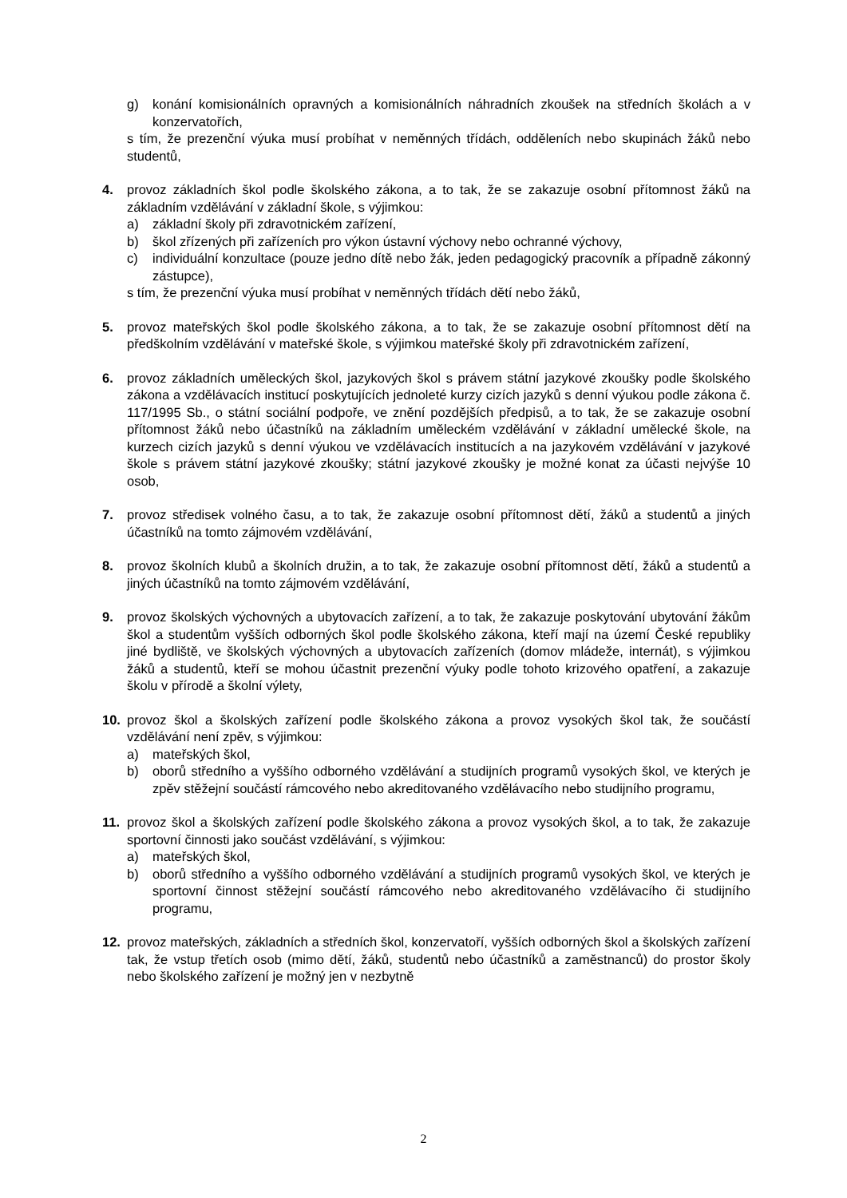g) konání komisionálních opravných a komisionálních náhradních zkoušek na středních školách a v konzervatořích,
s tím, že prezenční výuka musí probíhat v neměnných třídách, odděleních nebo skupinách žáků nebo studentů,
4. provoz základních škol podle školského zákona, a to tak, že se zakazuje osobní přítomnost žáků na základním vzdělávání v základní škole, s výjimkou:
a) základní školy při zdravotnickém zařízení,
b) škol zřízených při zařízeních pro výkon ústavní výchovy nebo ochranné výchovy,
c) individuální konzultace (pouze jedno dítě nebo žák, jeden pedagogický pracovník a případně zákonný zástupce),
s tím, že prezenční výuka musí probíhat v neměnných třídách dětí nebo žáků,
5. provoz mateřských škol podle školského zákona, a to tak, že se zakazuje osobní přítomnost dětí na předškolním vzdělávání v mateřské škole, s výjimkou mateřské školy při zdravotnickém zařízení,
6. provoz základních uměleckých škol, jazykových škol s právem státní jazykové zkoušky podle školského zákona a vzdělávacích institucí poskytujících jednoleté kurzy cizích jazyků s denní výukou podle zákona č. 117/1995 Sb., o státní sociální podpoře, ve znění pozdějších předpisů, a to tak, že se zakazuje osobní přítomnost žáků nebo účastníků na základním uměleckém vzdělávání v základní umělecké škole, na kurzech cizích jazyků s denní výukou ve vzdělávacích institucích a na jazykovém vzdělávání v jazykové škole s právem státní jazykové zkoušky; státní jazykové zkoušky je možné konat za účasti nejvýše 10 osob,
7. provoz středisek volného času, a to tak, že zakazuje osobní přítomnost dětí, žáků a studentů a jiných účastníků na tomto zájmovém vzdělávání,
8. provoz školních klubů a školních družin, a to tak, že zakazuje osobní přítomnost dětí, žáků a studentů a jiných účastníků na tomto zájmovém vzdělávání,
9. provoz školských výchovných a ubytovacích zařízení, a to tak, že zakazuje poskytování ubytování žákům škol a studentům vyšších odborných škol podle školského zákona, kteří mají na území České republiky jiné bydliště, ve školských výchovných a ubytovacích zařízeních (domov mládeže, internát), s výjimkou žáků a studentů, kteří se mohou účastnit prezenční výuky podle tohoto krizového opatření, a zakazuje školu v přírodě a školní výlety,
10. provoz škol a školských zařízení podle školského zákona a provoz vysokých škol tak, že součástí vzdělávání není zpěv, s výjimkou:
a) mateřských škol,
b) oborů středního a vyššího odborného vzdělávání a studijních programů vysokých škol, ve kterých je zpěv stěžejní součástí rámcového nebo akreditovaného vzdělávacího nebo studijního programu,
11. provoz škol a školských zařízení podle školského zákona a provoz vysokých škol, a to tak, že zakazuje sportovní činnosti jako součást vzdělávání, s výjimkou:
a) mateřských škol,
b) oborů středního a vyššího odborného vzdělávání a studijních programů vysokých škol, ve kterých je sportovní činnost stěžejní součástí rámcového nebo akreditovaného vzdělávacího či studijního programu,
12. provoz mateřských, základních a středních škol, konzervatoří, vyšších odborných škol a školských zařízení tak, že vstup třetích osob (mimo dětí, žáků, studentů nebo účastníků a zaměstnanců) do prostor školy nebo školského zařízení je možný jen v nezbytně
2